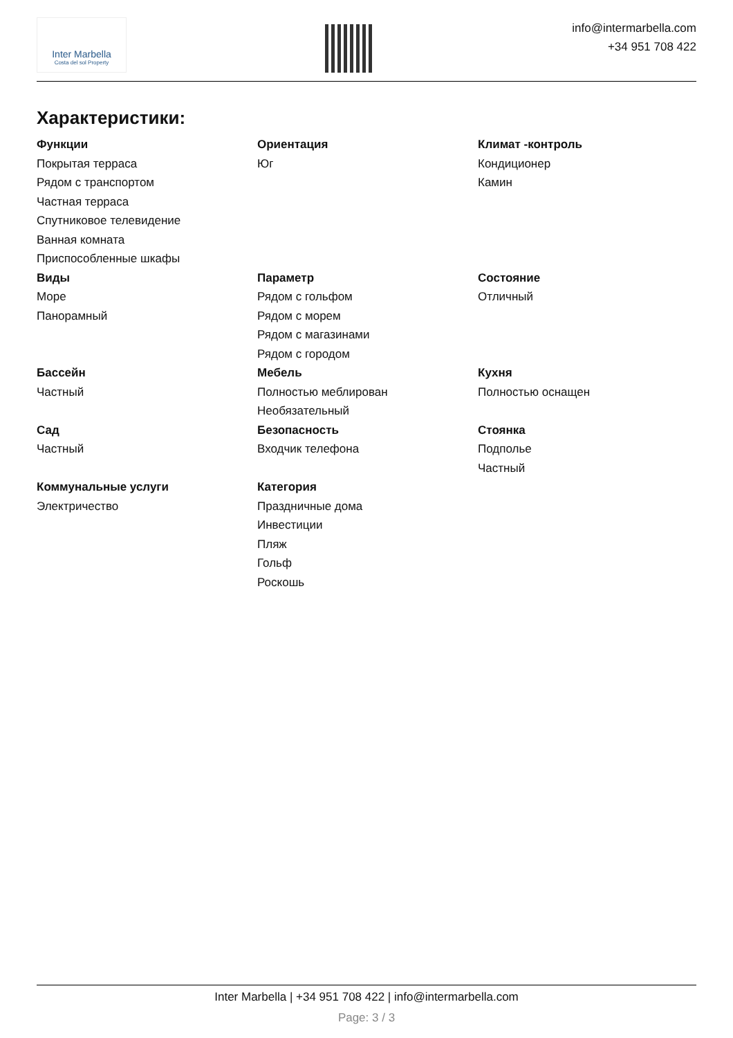Inter Marbella
Costa del sol Property
info@intermarbella.com
+34 951 708 422
Характеристики:
Функции
Покрытая терраса
Рядом с транспортом
Частная терраса
Спутниковое телевидение
Ванная комната
Приспособленные шкафы
Ориентация
Юг
Климат -контроль
Кондиционер
Камин
Виды
Море
Панорамный
Параметр
Рядом с гольфом
Рядом с морем
Рядом с магазинами
Рядом с городом
Состояние
Отличный
Бассейн
Частный
Мебель
Полностью меблирован
Необязательный
Кухня
Полностью оснащен
Сад
Частный
Безопасность
Входчик телефона
Стоянка
Подполье
Частный
Коммунальные услуги
Электричество
Категория
Праздничные дома
Инвестиции
Пляж
Гольф
Роскошь
Inter Marbella | +34 951 708 422 | info@intermarbella.com
Page: 3 / 3